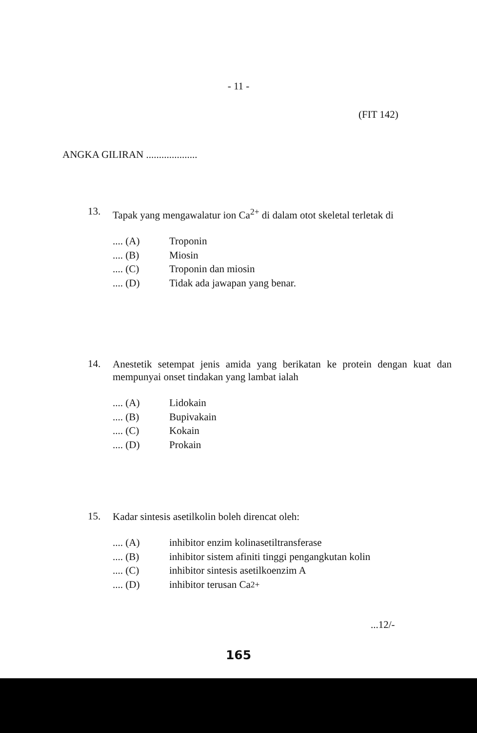- 11 -
(FIT 142)
ANGKA GILIRAN ....................
13.
Tapak yang mengawalatur ion Ca<sup>2+</sup> di dalam otot skeletal terletak di
.... (A) Troponin
.... (B) Miosin
.... (C) Troponin dan miosin
.... (D) Tidak ada jawapan yang benar.
14.
Anestetik setempat jenis amida yang berikatan ke protein dengan kuat dan mempunyai onset tindakan yang lambat ialah
.... (A) Lidokain
.... (B) Bupivakain
.... (C) Kokain
.... (D) Prokain
15.
Kadar sintesis asetilkolin boleh direncat oleh:
.... (A) inhibitor enzim kolinasetiltransferase
.... (B) inhibitor sistem afiniti tinggi pengangkutan kolin
.... (C) inhibitor sintesis asetilkoenzim A
.... (D) inhibitor terusan Ca<sup>2+</sup>
...12/-
165